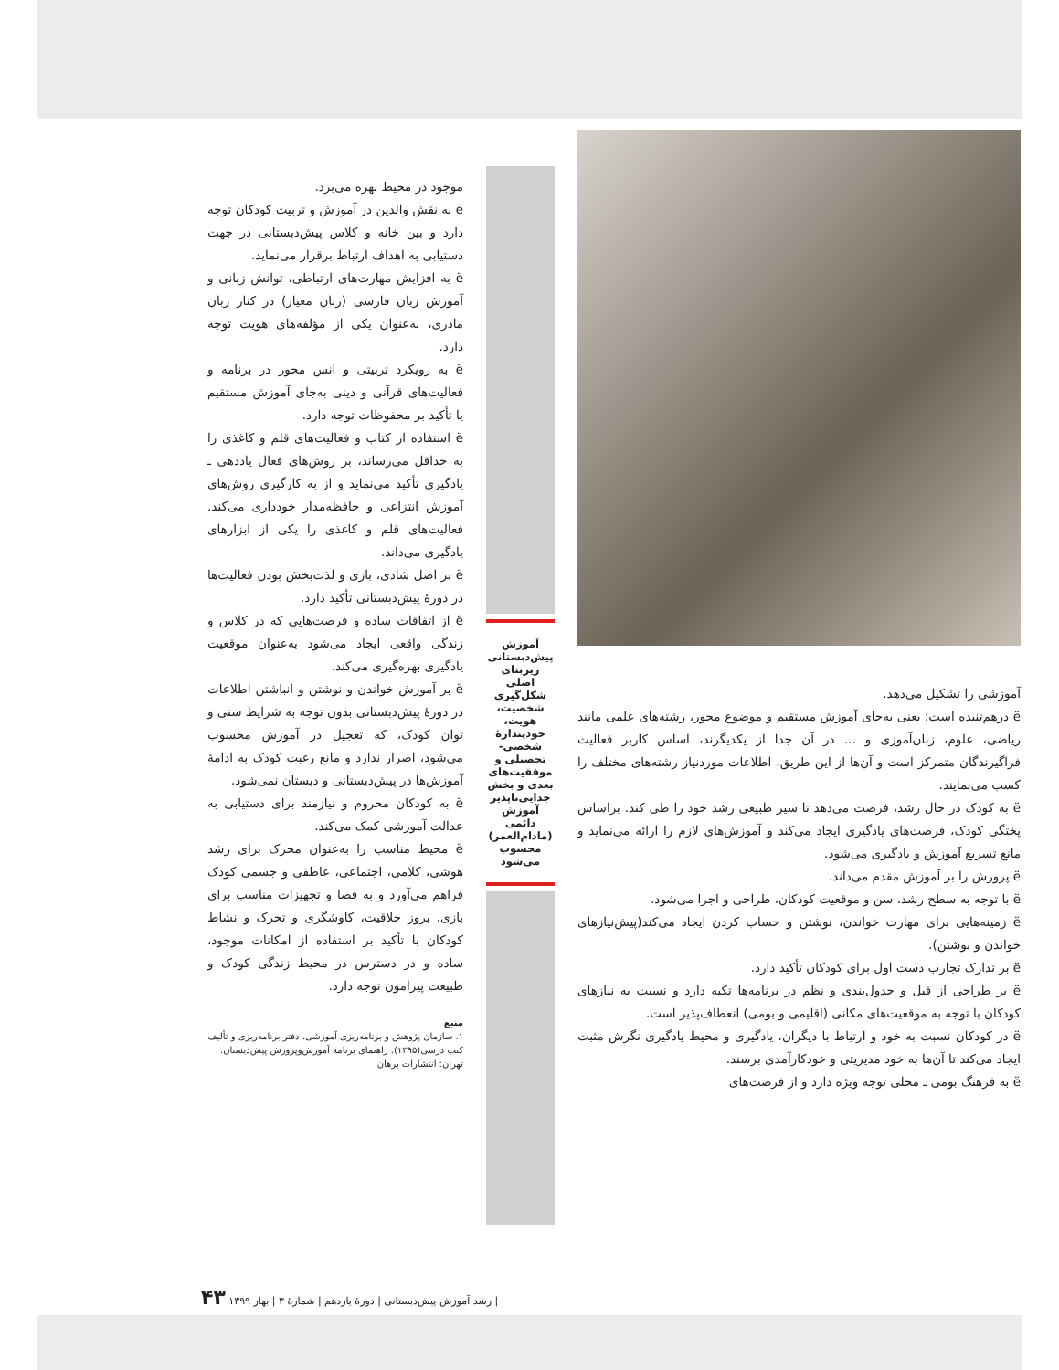آموزشی را تشکیل می‌دهد.
ë درهم‌تنیده است؛ یعنی به‌جای آموزش مستقیم و موضوع محور، رشته‌های علمی مانند ریاضی، علوم، زبان‌آموزی و ... در آن جدا از یکدیگرند، اساس کاربر فعالیت فراگیرندگان متمرکز است و آن‌ها از این طریق، اطلاعات موردنیاز رشته‌های مختلف را کسب می‌نمایند.
ë به کودک در حال رشد، فرصت می‌دهد تا سیر طبیعی رشد خود را طی کند. براساس پختگی کودک، فرصت‌های یادگیری ایجاد می‌کند و آموزش‌های لازم را ارائه می‌نماید و مانع تسریع آموزش و یادگیری می‌شود.
ë پرورش را بر آموزش مقدم می‌داند.
ë با توجه به سطح رشد، سن و موقعیت کودکان، طراحی و اجرا می‌شود.
ë زمینه‌هایی برای مهارت خواندن، نوشتن و حساب کردن ایجاد می‌کند(پیش‌نیازهای خواندن و نوشتن).
ë بر تدارک تجارب دست اول برای کودکان تأکید دارد.
ë بر طراحی از قبل و جدول‌بندی و نظم در برنامه‌ها تکیه دارد و نسبت به نیازهای کودکان با توجه به موقعیت‌های مکانی (اقلیمی و بومی) انعطاف‌پذیر است.
ë در کودکان نسبت به خود و ارتباط با دیگران، یادگیری و محیط یادگیری نگرش مثبت ایجاد می‌کند تا آن‌ها به خود مدیریتی و خودکارآمدی برسند.
ë به فرهنگ بومی ـ محلی توجه ویژه دارد و از فرصت‌های
آموزش پیش‌دبستانی زیربنای اصلی شکل‌گیری شخصیت، هویت، خودپندارهٔ شخصی- تحصیلی و موفقیت‌های بعدی و بخش جدایی‌ناپذیر آموزش دائمی (مادام‌العمر) محسوب می‌شود
موجود در محیط بهره می‌برد.
ë به نقش والدین در آموزش و تربیت کودکان توجه دارد و بین خانه و کلاس پیش‌دبستانی در جهت دستیابی به اهداف ارتباط برقرار می‌نماید.
ë به افزایش مهارت‌های ارتباطی، توانش زبانی و آموزش زبان فارسی (زبان معیار) در کنار زبان مادری، به‌عنوان یکی از مؤلفه‌های هویت توجه دارد.
ë به رویکرد تربیتی و انس محور در برنامه و فعالیت‌های قرآنی و دینی به‌جای آموزش مستقیم یا تأکید بر محفوظات توجه دارد.
ë استفاده از کتاب و فعالیت‌های قلم و کاغذی را به حداقل می‌رساند، بر روش‌های فعال یاددهی ـ یادگیری تأکید می‌نماید و از به کارگیری روش‌های آموزش انتزاعی و حافظه‌مدار خودداری می‌کند. فعالیت‌های قلم و کاغذی را یکی از ابزارهای یادگیری می‌داند.
ë بر اصل شادی، بازی و لذت‌بخش بودن فعالیت‌ها در دورهٔ پیش‌دبستانی تأکید دارد.
ë از اتفاقات ساده و فرصت‌هایی که در کلاس و زندگی واقعی ایجاد می‌شود به‌عنوان موقعیت یادگیری بهره‌گیری می‌کند.
ë بر آموزش خواندن و نوشتن و انباشتن اطلاعات در دورهٔ پیش‌دبستانی بدون توجه به شرایط سنی و توان کودک، که تعجیل در آموزش محسوب می‌شود، اصرار ندارد و مانع رغبت کودک به ادامهٔ آموزش‌ها در پیش‌دبستانی و دبستان نمی‌شود.
ë به کودکان محروم و نیازمند برای دستیابی به عدالت آموزشی کمک می‌کند.
ë محیط مناسب را به‌عنوان محرک برای رشد هوشی، کلامی، اجتماعی، عاطفی و جسمی کودک فراهم می‌آورد و به فضا و تجهیزات مناسب برای بازی، بروز خلاقیت، کاوشگری و تحرک و نشاط کودکان با تأکید بر استفاده از امکانات موجود، ساده و در دسترس در محیط زندگی کودک و طبیعت پیرامون توجه دارد.
منبع
۱. سازمان پژوهش و برنامه‌ریزی آموزشی، دفتر برنامه‌ریزی و تألیف کتب درسی(۱۳۹۵). راهنمای برنامه آموزش‌وپرورش پیش‌دبستان. تهران: انتشارات برهان
| رشد آموزش پیش‌دبستانی | دورهٔ یازدهم | شمارهٔ ۳ | بهار ۱۳۹۹ ۴۳